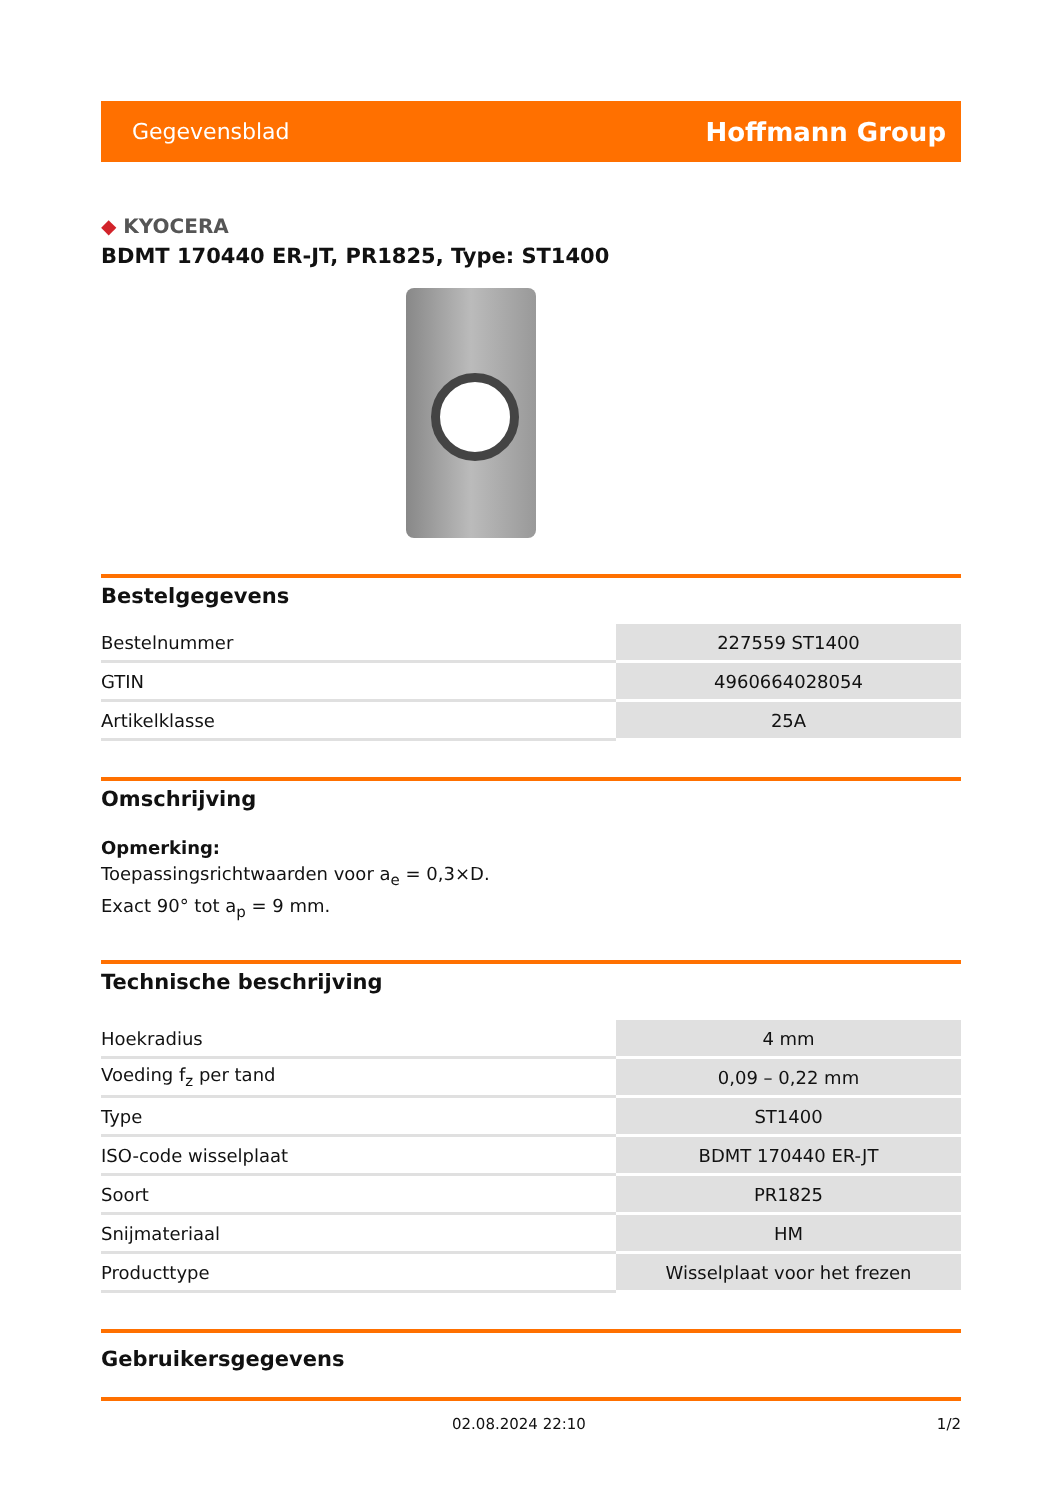Gegevensblad
Hoffmann Group
◆ KYOCERA
BDMT 170440 ER-JT, PR1825, Type: ST1400
Bestelgegevens
| Bestelnummer | 227559 ST1400 |
| GTIN | 4960664028054 |
| Artikelklasse | 25A |
Omschrijving
Opmerking:
Toepassingsrichtwaarden voor a<sub>e</sub> = 0,3×D.
Exact 90° tot a<sub>p</sub> = 9 mm.
Technische beschrijving
| Hoekradius | 4 mm |
| Voeding f<sub>z</sub> per tand | 0,09 – 0,22 mm |
| Type | ST1400 |
| ISO-code wisselplaat | BDMT 170440 ER-JT |
| Soort | PR1825 |
| Snijmateriaal | HM |
| Producttype | Wisselplaat voor het frezen |
Gebruikersgegevens
02.08.2024 22:10 1/2